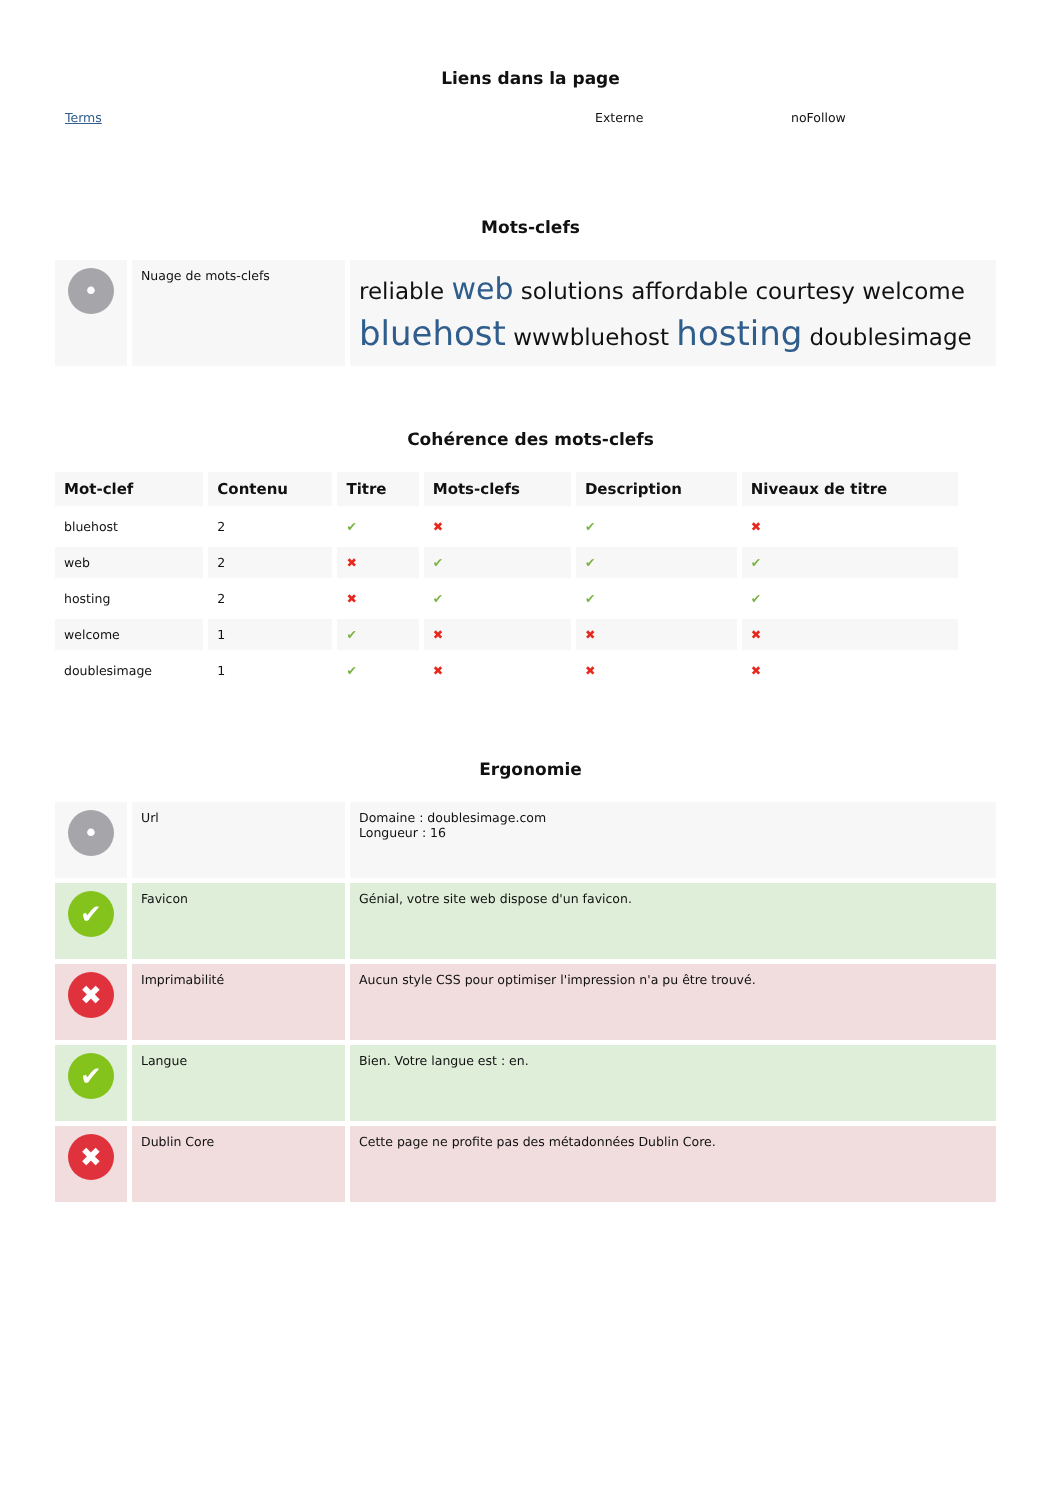Liens dans la page
Terms Externe noFollow
Mots-clefs
| • | Nuage de mots-clefs | reliable web solutions affordable courtesy welcome bluehost wwwbluehost hosting doublesimage |
Cohérence des mots-clefs
| Mot-clef | Contenu | Titre | Mots-clefs | Description | Niveaux de titre |
| --- | --- | --- | --- | --- | --- |
| bluehost | 2 | ✔ | ✖ | ✔ | ✖ |
| web | 2 | ✖ | ✔ | ✔ | ✔ |
| hosting | 2 | ✖ | ✔ | ✔ | ✔ |
| welcome | 1 | ✔ | ✖ | ✖ | ✖ |
| doublesimage | 1 | ✔ | ✖ | ✖ | ✖ |
Ergonomie
| • | Url | Domaine : doublesimage.com Longueur : 16 |
| ✔ | Favicon | Génial, votre site web dispose d'un favicon. |
| ✖ | Imprimabilité | Aucun style CSS pour optimiser l'impression n'a pu être trouvé. |
| ✔ | Langue | Bien. Votre langue est : en. |
| ✖ | Dublin Core | Cette page ne profite pas des métadonnées Dublin Core. |